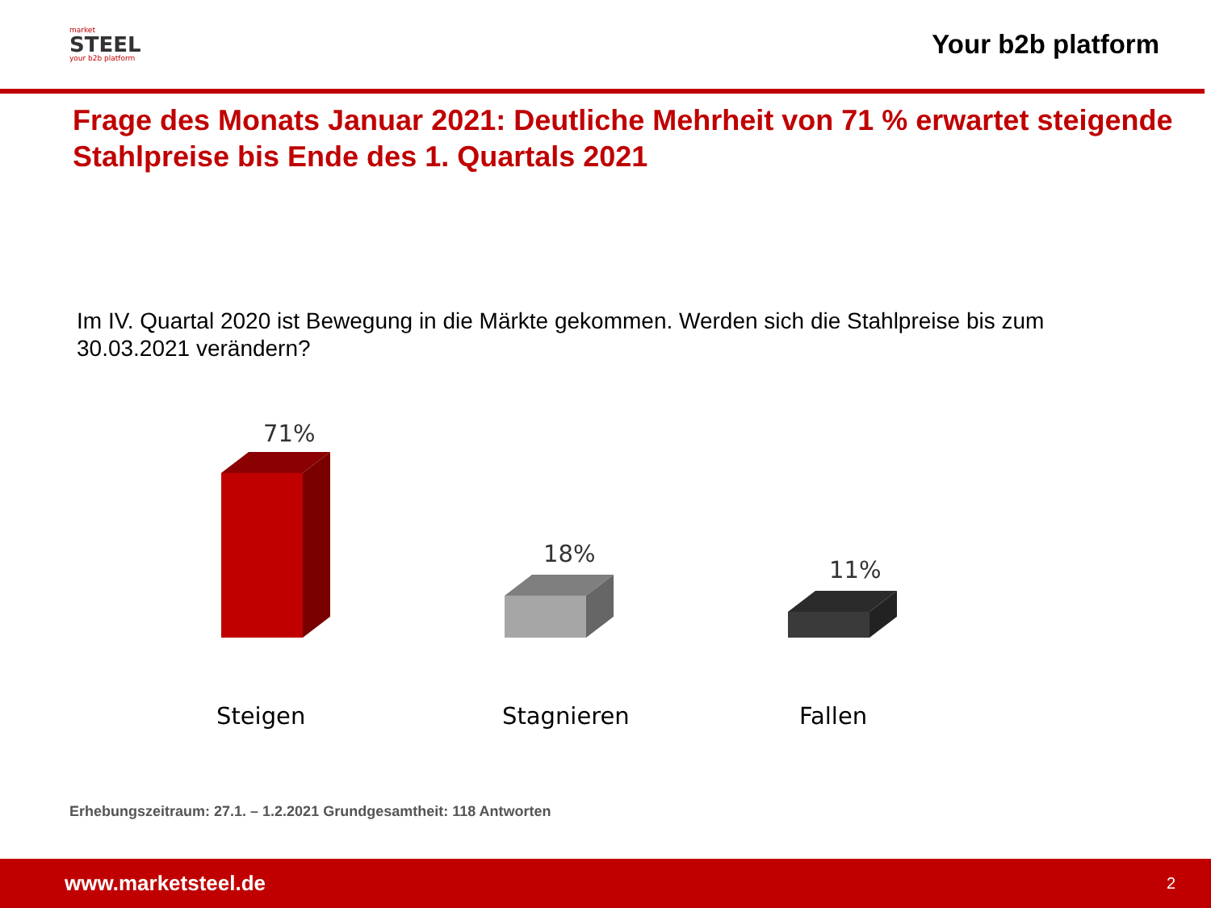market
STEEL
your b2b platform
Your b2b platform
Frage des Monats Januar 2021: Deutliche Mehrheit von 71 % erwartet steigende Stahlpreise bis Ende des 1. Quartals 2021
Im IV. Quartal 2020 ist Bewegung in die Märkte gekommen. Werden sich die Stahlpreise bis zum 30.03.2021 verändern?
71%
18%
11%
Steigen Stagnieren Fallen
Erhebungszeitraum: 27.1. – 1.2.2021 Grundgesamtheit: 118 Antworten
www.marketsteel.de 2